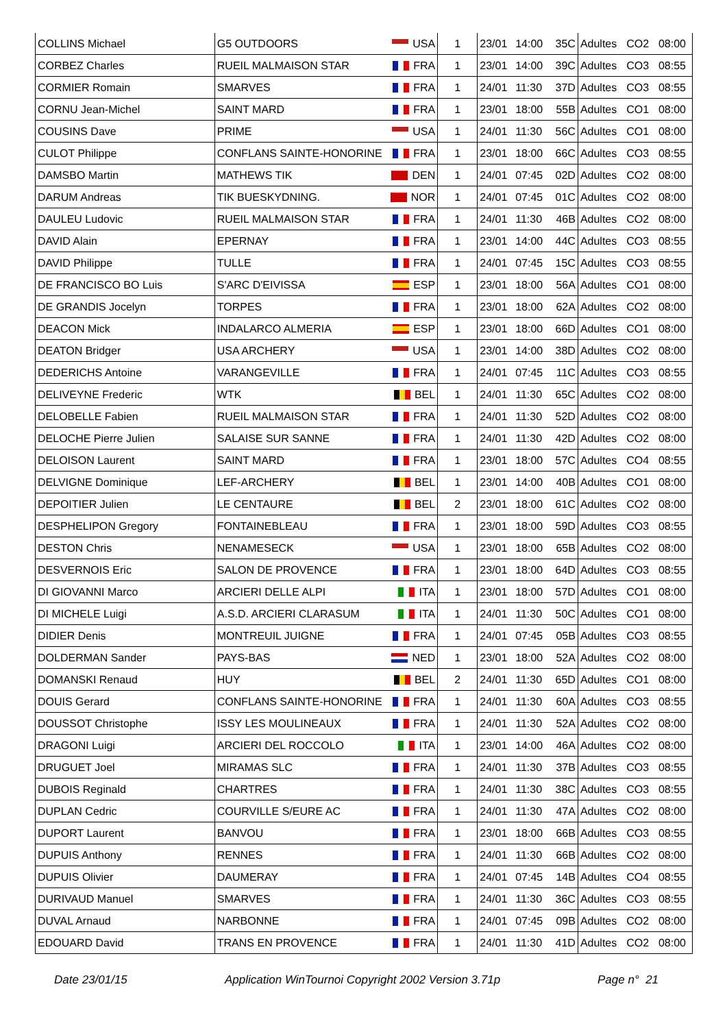| COLLINS Michael | G5 OUTDOORS | USA | 1 | 23/01 | 14:00 | 35C | Adultes | CO2 | 08:00 |
| CORBEZ Charles | RUEIL MALMAISON STAR | FRA | 1 | 23/01 | 14:00 | 39C | Adultes | CO3 | 08:55 |
| CORMIER Romain | SMARVES | FRA | 1 | 24/01 | 11:30 | 37D | Adultes | CO3 | 08:55 |
| CORNU Jean-Michel | SAINT MARD | FRA | 1 | 23/01 | 18:00 | 55B | Adultes | CO1 | 08:00 |
| COUSINS Dave | PRIME | USA | 1 | 24/01 | 11:30 | 56C | Adultes | CO1 | 08:00 |
| CULOT Philippe | CONFLANS SAINTE-HONORINE | FRA | 1 | 23/01 | 18:00 | 66C | Adultes | CO3 | 08:55 |
| DAMSBO Martin | MATHEWS TIK | DEN | 1 | 24/01 | 07:45 | 02D | Adultes | CO2 | 08:00 |
| DARUM Andreas | TIK BUESKYDNING. | NOR | 1 | 24/01 | 07:45 | 01C | Adultes | CO2 | 08:00 |
| DAULEU Ludovic | RUEIL MALMAISON STAR | FRA | 1 | 24/01 | 11:30 | 46B | Adultes | CO2 | 08:00 |
| DAVID Alain | EPERNAY | FRA | 1 | 23/01 | 14:00 | 44C | Adultes | CO3 | 08:55 |
| DAVID Philippe | TULLE | FRA | 1 | 24/01 | 07:45 | 15C | Adultes | CO3 | 08:55 |
| DE FRANCISCO BO Luis | S'ARC D'EIVISSA | ESP | 1 | 23/01 | 18:00 | 56A | Adultes | CO1 | 08:00 |
| DE GRANDIS Jocelyn | TORPES | FRA | 1 | 23/01 | 18:00 | 62A | Adultes | CO2 | 08:00 |
| DEACON Mick | INDALARCO ALMERIA | ESP | 1 | 23/01 | 18:00 | 66D | Adultes | CO1 | 08:00 |
| DEATON Bridger | USA ARCHERY | USA | 1 | 23/01 | 14:00 | 38D | Adultes | CO2 | 08:00 |
| DEDERICHS Antoine | VARANGEVILLE | FRA | 1 | 24/01 | 07:45 | 11C | Adultes | CO3 | 08:55 |
| DELIVEYNE Frederic | WTK | BEL | 1 | 24/01 | 11:30 | 65C | Adultes | CO2 | 08:00 |
| DELOBELLE Fabien | RUEIL MALMAISON STAR | FRA | 1 | 24/01 | 11:30 | 52D | Adultes | CO2 | 08:00 |
| DELOCHE Pierre Julien | SALAISE SUR SANNE | FRA | 1 | 24/01 | 11:30 | 42D | Adultes | CO2 | 08:00 |
| DELOISON Laurent | SAINT MARD | FRA | 1 | 23/01 | 18:00 | 57C | Adultes | CO4 | 08:55 |
| DELVIGNE Dominique | LEF-ARCHERY | BEL | 1 | 23/01 | 14:00 | 40B | Adultes | CO1 | 08:00 |
| DEPOITIER Julien | LE CENTAURE | BEL | 2 | 23/01 | 18:00 | 61C | Adultes | CO2 | 08:00 |
| DESPHELIPON Gregory | FONTAINEBLEAU | FRA | 1 | 23/01 | 18:00 | 59D | Adultes | CO3 | 08:55 |
| DESTON Chris | NENAMESECK | USA | 1 | 23/01 | 18:00 | 65B | Adultes | CO2 | 08:00 |
| DESVERNOIS Eric | SALON DE PROVENCE | FRA | 1 | 23/01 | 18:00 | 64D | Adultes | CO3 | 08:55 |
| DI GIOVANNI Marco | ARCIERI DELLE ALPI | ITA | 1 | 23/01 | 18:00 | 57D | Adultes | CO1 | 08:00 |
| DI MICHELE Luigi | A.S.D. ARCIERI CLARASUM | ITA | 1 | 24/01 | 11:30 | 50C | Adultes | CO1 | 08:00 |
| DIDIER Denis | MONTREUIL JUIGNE | FRA | 1 | 24/01 | 07:45 | 05B | Adultes | CO3 | 08:55 |
| DOLDERMAN Sander | PAYS-BAS | NED | 1 | 23/01 | 18:00 | 52A | Adultes | CO2 | 08:00 |
| DOMANSKI Renaud | HUY | BEL | 2 | 24/01 | 11:30 | 65D | Adultes | CO1 | 08:00 |
| DOUIS Gerard | CONFLANS SAINTE-HONORINE | FRA | 1 | 24/01 | 11:30 | 60A | Adultes | CO3 | 08:55 |
| DOUSSOT Christophe | ISSY LES MOULINEAUX | FRA | 1 | 24/01 | 11:30 | 52A | Adultes | CO2 | 08:00 |
| DRAGONI Luigi | ARCIERI DEL ROCCOLO | ITA | 1 | 23/01 | 14:00 | 46A | Adultes | CO2 | 08:00 |
| DRUGUET Joel | MIRAMAS SLC | FRA | 1 | 24/01 | 11:30 | 37B | Adultes | CO3 | 08:55 |
| DUBOIS Reginald | CHARTRES | FRA | 1 | 24/01 | 11:30 | 38C | Adultes | CO3 | 08:55 |
| DUPLAN Cedric | COURVILLE S/EURE AC | FRA | 1 | 24/01 | 11:30 | 47A | Adultes | CO2 | 08:00 |
| DUPORT Laurent | BANVOU | FRA | 1 | 23/01 | 18:00 | 66B | Adultes | CO3 | 08:55 |
| DUPUIS Anthony | RENNES | FRA | 1 | 24/01 | 11:30 | 66B | Adultes | CO2 | 08:00 |
| DUPUIS Olivier | DAUMERAY | FRA | 1 | 24/01 | 07:45 | 14B | Adultes | CO4 | 08:55 |
| DURIVAUD Manuel | SMARVES | FRA | 1 | 24/01 | 11:30 | 36C | Adultes | CO3 | 08:55 |
| DUVAL Arnaud | NARBONNE | FRA | 1 | 24/01 | 07:45 | 09B | Adultes | CO2 | 08:00 |
| EDOUARD David | TRANS EN PROVENCE | FRA | 1 | 24/01 | 11:30 | 41D | Adultes | CO2 | 08:00 |
Date 23/01/15
Application WinTournoi Copyright 2002 Version 3.71p
Page n° 21